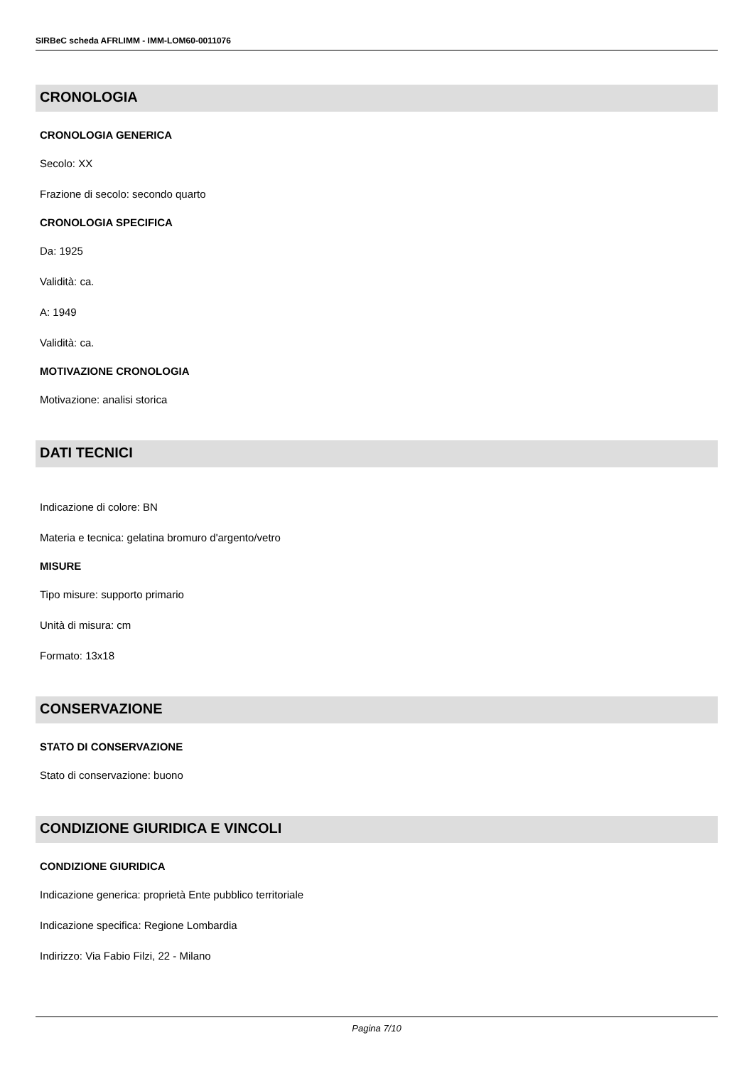SIRBeC scheda AFRLIMM - IMM-LOM60-0011076
CRONOLOGIA
CRONOLOGIA GENERICA
Secolo: XX
Frazione di secolo: secondo quarto
CRONOLOGIA SPECIFICA
Da: 1925
Validità: ca.
A: 1949
Validità: ca.
MOTIVAZIONE CRONOLOGIA
Motivazione: analisi storica
DATI TECNICI
Indicazione di colore: BN
Materia e tecnica: gelatina bromuro d'argento/vetro
MISURE
Tipo misure: supporto primario
Unità di misura: cm
Formato: 13x18
CONSERVAZIONE
STATO DI CONSERVAZIONE
Stato di conservazione: buono
CONDIZIONE GIURIDICA E VINCOLI
CONDIZIONE GIURIDICA
Indicazione generica: proprietà Ente pubblico territoriale
Indicazione specifica: Regione Lombardia
Indirizzo: Via Fabio Filzi, 22 - Milano
Pagina 7/10